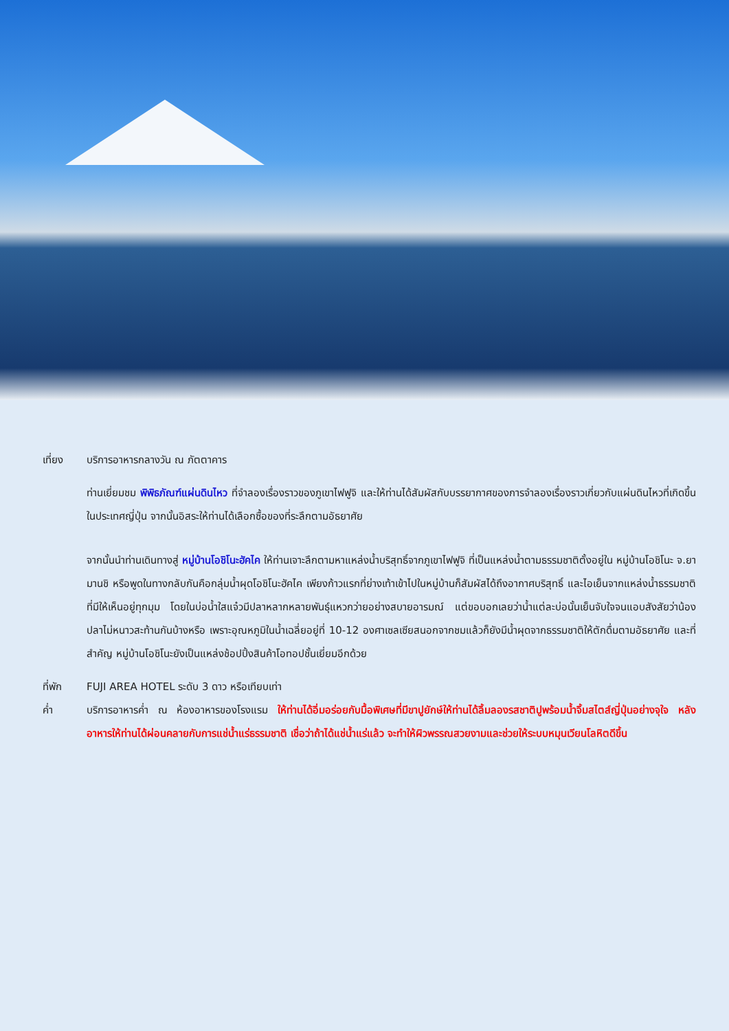เที่ยง บริการอาหารกลางวัน ณ ภัตตาคาร
ท่านเยี่ยมชม พิพิธภัณฑ์แผ่นดินไหว ที่จำลองเรื่องราวของภูเขาไฟฟูจิ และให้ท่านได้สัมผัสกับบรรยากาศของการจำลองเรื่องราวเกี่ยวกับแผ่นดินไหวที่เกิดขึ้นในประเทศญี่ปุ่น จากนั้นอิสระให้ท่านได้เลือกซื้อของที่ระลึกตามอัธยาศัย
จากนั้นนำท่านเดินทางสู่ หมู่บ้านโอชิโนะฮัคไค ให้ท่านเจาะลึกตามหาแหล่งน้ำบริสุทธิ์จากภูเขาไฟฟูจิ ที่เป็นแหล่งน้ำตามธรรมชาติตั้งอยู่ใน หมู่บ้านโอชิโนะ จ.ยามานชิ หรือพูดในทางกลับกันคือกลุ่มน้ำผุดโอชิโนะฮัคไค เพียงก้าวแรกที่ย่างเท้าเข้าไปในหมู่บ้านก็สัมผัสได้ถึงอากาศบริสุทธิ์ และไอเย็นจากแหล่งน้ำธรรมชาติที่มีให้เห็นอยู่ทุกมุม โดยในบ่อน้ำใสแจ๋วมีปลาหลากหลายพันธุ์แหวกว่ายอย่างสบายอารมณ์ แต่ขอบอกเลยว่าน้ำแต่ละบ่อนั้นเย็นจับใจจนแอบสังสัยว่าน้องปลาไม่หนาวสะท้านกันบ้างหรือ เพราะอุณหภูมิในน้ำเฉลี่ยอยู่ที่ 10-12 องศาเซลเซียสนอกจากชมแล้วก็ยังมีน้ำผุดจากธรรมชาติให้ตักดื่มตามอัธยาศัย และที่สำคัญ หมู่บ้านโอชิโนะยังเป็นแหล่งช้อปปิ้งสินค้าโอทอปชั้นเยี่ยมอีกด้วย
ที่พัก FUJI AREA HOTEL ระดับ 3 ดาว หรือเทียบเท่า
ค่ำ บริการอาหารค่ำ ณ ห้องอาหารของโรงแรม ให้ท่านได้อิ่มอร่อยกับมื้อพิเศษที่มีขาปูยักษ์ให้ท่านได้ลิ้มลองรสชาติปูพร้อมน้ำจิ้มสไตส์ญี่ปุ่นอย่างจุใจ หลังอาหารให้ท่านได้ผ่อนคลายกับการแช่น้ำแร่ธรรมชาติ เชื่อว่าถ้าได้แช่น้ำแร่แล้ว จะทำให้ผิวพรรณสวยงามและช่วยให้ระบบหมุนเวียนโลหิตดีขึ้น